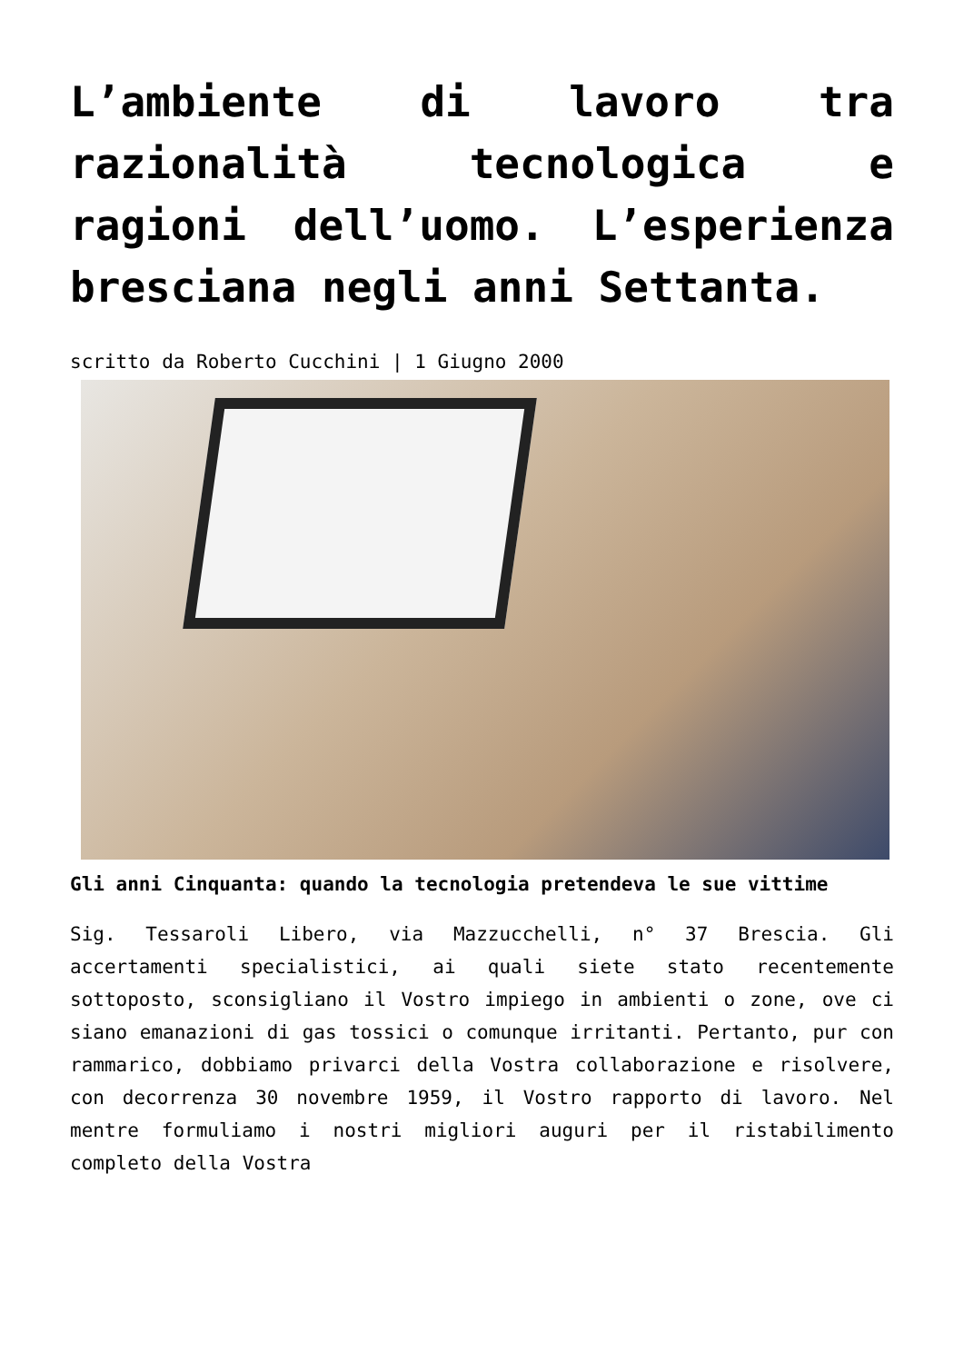L’ambiente di lavoro tra razionalità tecnologica e ragioni dell’uomo. L’esperienza bresciana negli anni Settanta.
scritto da Roberto Cucchini | 1 Giugno 2000
Gli anni Cinquanta: quando la tecnologia pretendeva le sue vittime
Sig. Tessaroli Libero, via Mazzucchelli, n° 37 Brescia. Gli accertamenti specialistici, ai quali siete stato recentemente sottoposto, sconsigliano il Vostro impiego in ambienti o zone, ove ci siano emanazioni di gas tossici o comunque irritanti. Pertanto, pur con rammarico, dobbiamo privarci della Vostra collaborazione e risolvere, con decorrenza 30 novembre 1959, il Vostro rapporto di lavoro. Nel mentre formuliamo i nostri migliori auguri per il ristabilimento completo della Vostra